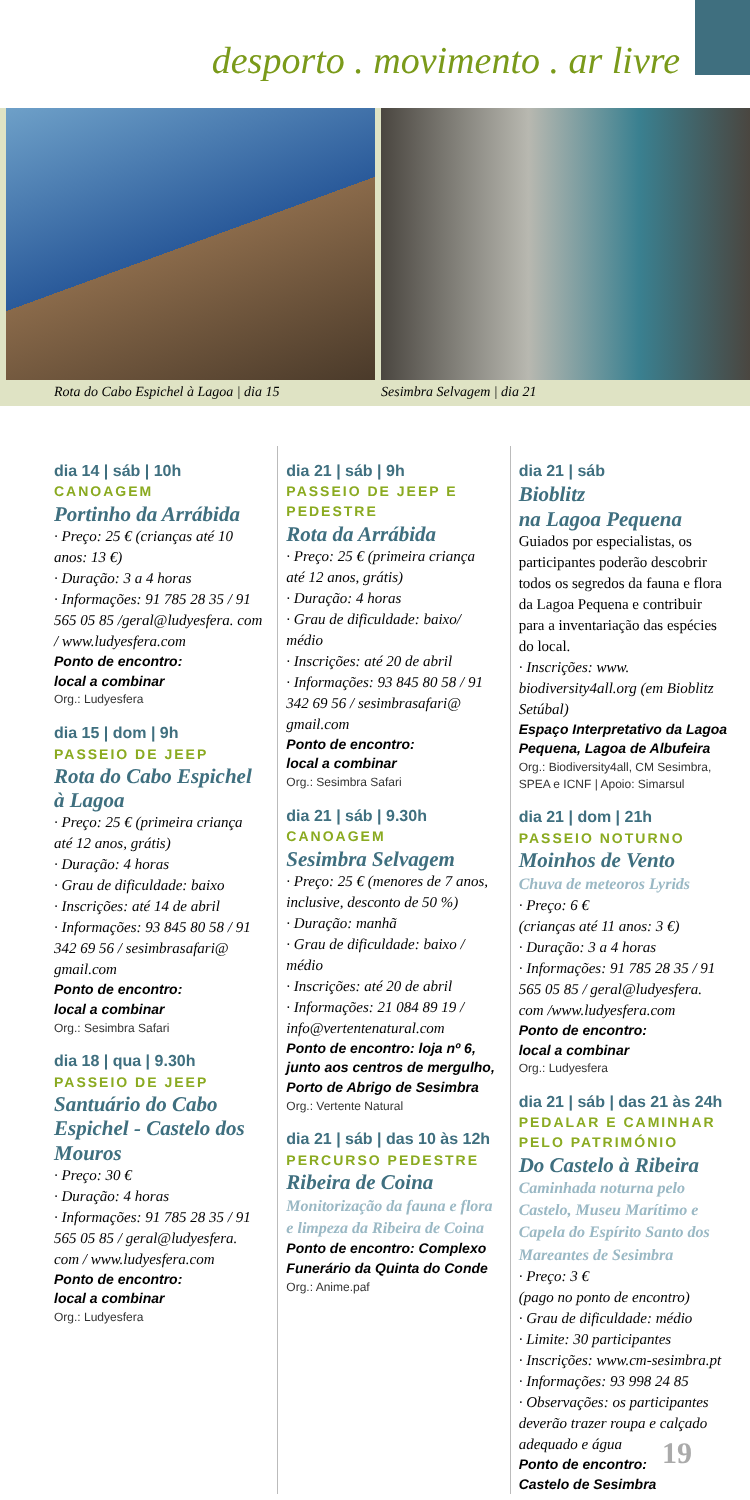desporto . movimento . ar livre
Rota do Cabo Espichel à Lagoa | dia 15
Sesimbra Selvagem | dia 21
dia 14 | sáb | 10h
CANOAGEM
Portinho da Arrábida
· Preço: 25 € (crianças até 10 anos: 13 €)
· Duração: 3 a 4 horas
· Informações: 91 785 28 35 / 91 565 05 85 /geral@ludyesfera. com / www.ludyesfera.com
Ponto de encontro:
local a combinar
Org.: Ludyesfera
dia 15 | dom | 9h
PASSEIO DE JEEP
Rota do Cabo Espichel à Lagoa
· Preço: 25 € (primeira criança até 12 anos, grátis)
· Duração: 4 horas
· Grau de dificuldade: baixo
· Inscrições: até 14 de abril
· Informações: 93 845 80 58 / 91 342 69 56 / sesimbrasafari@ gmail.com
Ponto de encontro:
local a combinar
Org.: Sesimbra Safari
dia 18 | qua | 9.30h
PASSEIO DE JEEP
Santuário do Cabo Espichel - Castelo dos Mouros
· Preço: 30 €
· Duração: 4 horas
· Informações: 91 785 28 35 / 91 565 05 85 / geral@ludyesfera. com / www.ludyesfera.com
Ponto de encontro:
local a combinar
Org.: Ludyesfera
dia 21 | sáb | 9h
PASSEIO DE JEEP E PEDESTRE
Rota da Arrábida
· Preço: 25 € (primeira criança até 12 anos, grátis)
· Duração: 4 horas
· Grau de dificuldade: baixo/ médio
· Inscrições: até 20 de abril
· Informações: 93 845 80 58 / 91 342 69 56 / sesimbrasafari@ gmail.com
Ponto de encontro:
local a combinar
Org.: Sesimbra Safari
dia 21 | sáb | 9.30h
CANOAGEM
Sesimbra Selvagem
· Preço: 25 € (menores de 7 anos, inclusive, desconto de 50 %)
· Duração: manhã
· Grau de dificuldade: baixo / médio
· Inscrições: até 20 de abril
· Informações: 21 084 89 19 / info@vertentenatural.com
Ponto de encontro: loja nº 6, junto aos centros de mergulho, Porto de Abrigo de Sesimbra
Org.: Vertente Natural
dia 21 | sáb | das 10 às 12h
PERCURSO PEDESTRE
Ribeira de Coina
Monitorização da fauna e flora e limpeza da Ribeira de Coina
Ponto de encontro: Complexo Funerário da Quinta do Conde
Org.: Anime.paf
dia 21 | sáb
Bioblitz
na Lagoa Pequena
Guiados por especialistas, os participantes poderão descobrir todos os segredos da fauna e flora da Lagoa Pequena e contribuir para a inventariação das espécies do local.
· Inscrições: www. biodiversity4all.org (em Bioblitz Setúbal)
Espaço Interpretativo da Lagoa Pequena, Lagoa de Albufeira
Org.: Biodiversity4all, CM Sesimbra, SPEA e ICNF | Apoio: Simarsul
dia 21 | dom | 21h
PASSEIO NOTURNO
Moinhos de Vento
Chuva de meteoros Lyrids
· Preço: 6 €
(crianças até 11 anos: 3 €)
· Duração: 3 a 4 horas
· Informações: 91 785 28 35 / 91 565 05 85 / geral@ludyesfera. com /www.ludyesfera.com
Ponto de encontro:
local a combinar
Org.: Ludyesfera
dia 21 | sáb | das 21 às 24h
PEDALAR E CAMINHAR PELO PATRIMÓNIO
Do Castelo à Ribeira
Caminhada noturna pelo Castelo, Museu Marítimo e Capela do Espírito Santo dos Mareantes de Sesimbra
· Preço: 3 €
(pago no ponto de encontro)
· Grau de dificuldade: médio
· Limite: 30 participantes
· Inscrições: www.cm-sesimbra.pt
· Informações: 93 998 24 85
· Observações: os participantes deverão trazer roupa e calçado adequado e água
Ponto de encontro:
Castelo de Sesimbra
19